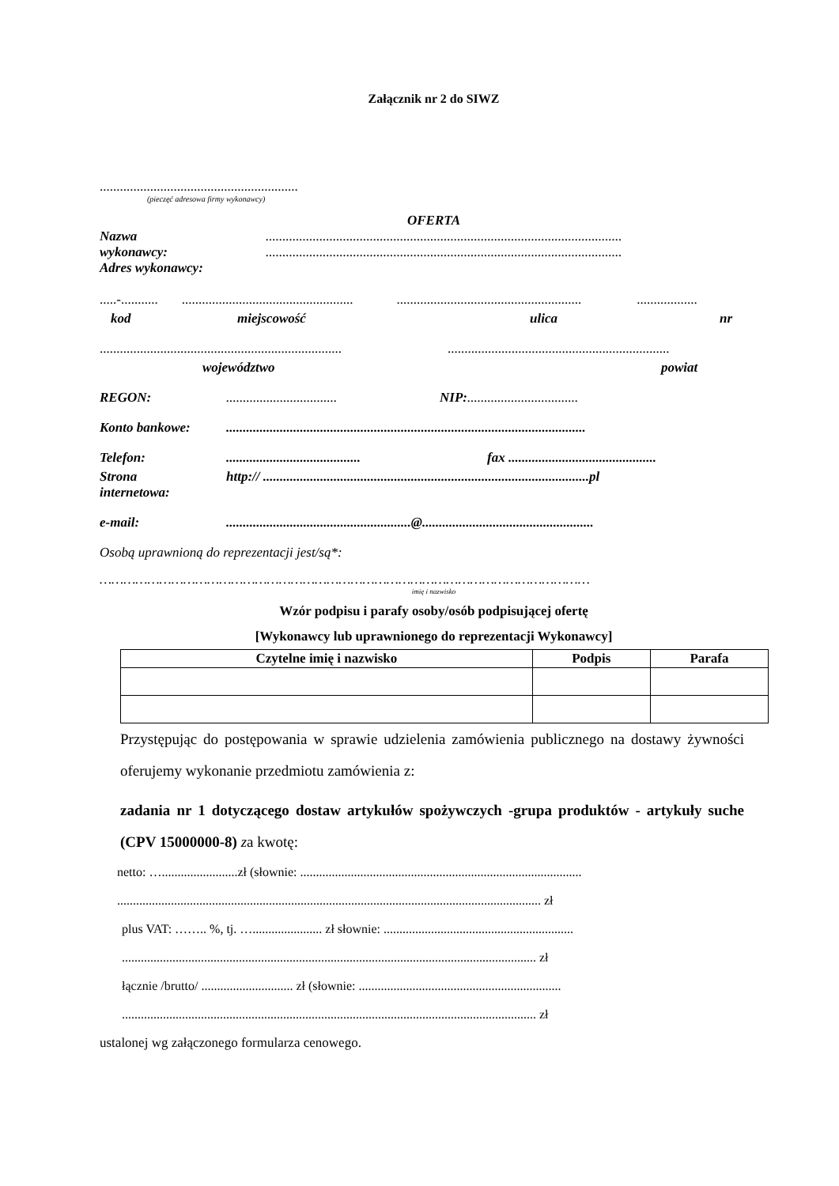Załącznik nr 2 do SIWZ
...........................................................
(pieczęć adresowa firmy wykonawcy)
OFERTA
Nazwa..........................................................................................................
wykonawcy:..........................................................................................................
Adres wykonawcy:
.....-.......................................................................................................................................
kod miejscowość ulica nr
..........................................................................................................................................
województwo powiat
REGON:................................. NIP: .................................
Konto bankowe:...........................................................................................................
Telefon:........................................ fax ............................................
Strona
internetowa: http:// .................................................................................................pl
e-mail:.......................................................@...................................................
Osobą uprawnioną do reprezentacji jest/są*:
……………………………………………………………………………………………………………
imię i nazwisko
Wzór podpisu i parafy osoby/osób podpisującej ofertę
[Wykonawcy lub uprawnionego do reprezentacji Wykonawcy]
| Czytelne imię i nazwisko | Podpis | Parafa |
| --- | --- | --- |
Przystępując do postępowania w sprawie udzielenia zamówienia publicznego na dostawy żywności oferujemy wykonanie przedmiotu zamówienia z:
zadania nr 1 dotyczącego dostaw artykułów spożywczych -grupa produktów - artykuły suche (CPV 15000000-8) za kwotę:
netto: …........................zł (słownie: .........................................................................................
...................................................................................................................................... zł
plus VAT: …….. %, tj. …...................... zł słownie: ............................................................
................................................................................................................................... zł
łącznie /brutto/ ............................. zł (słownie: ................................................................
................................................................................................................................... zł
ustalonej wg załączonego formularza cenowego.